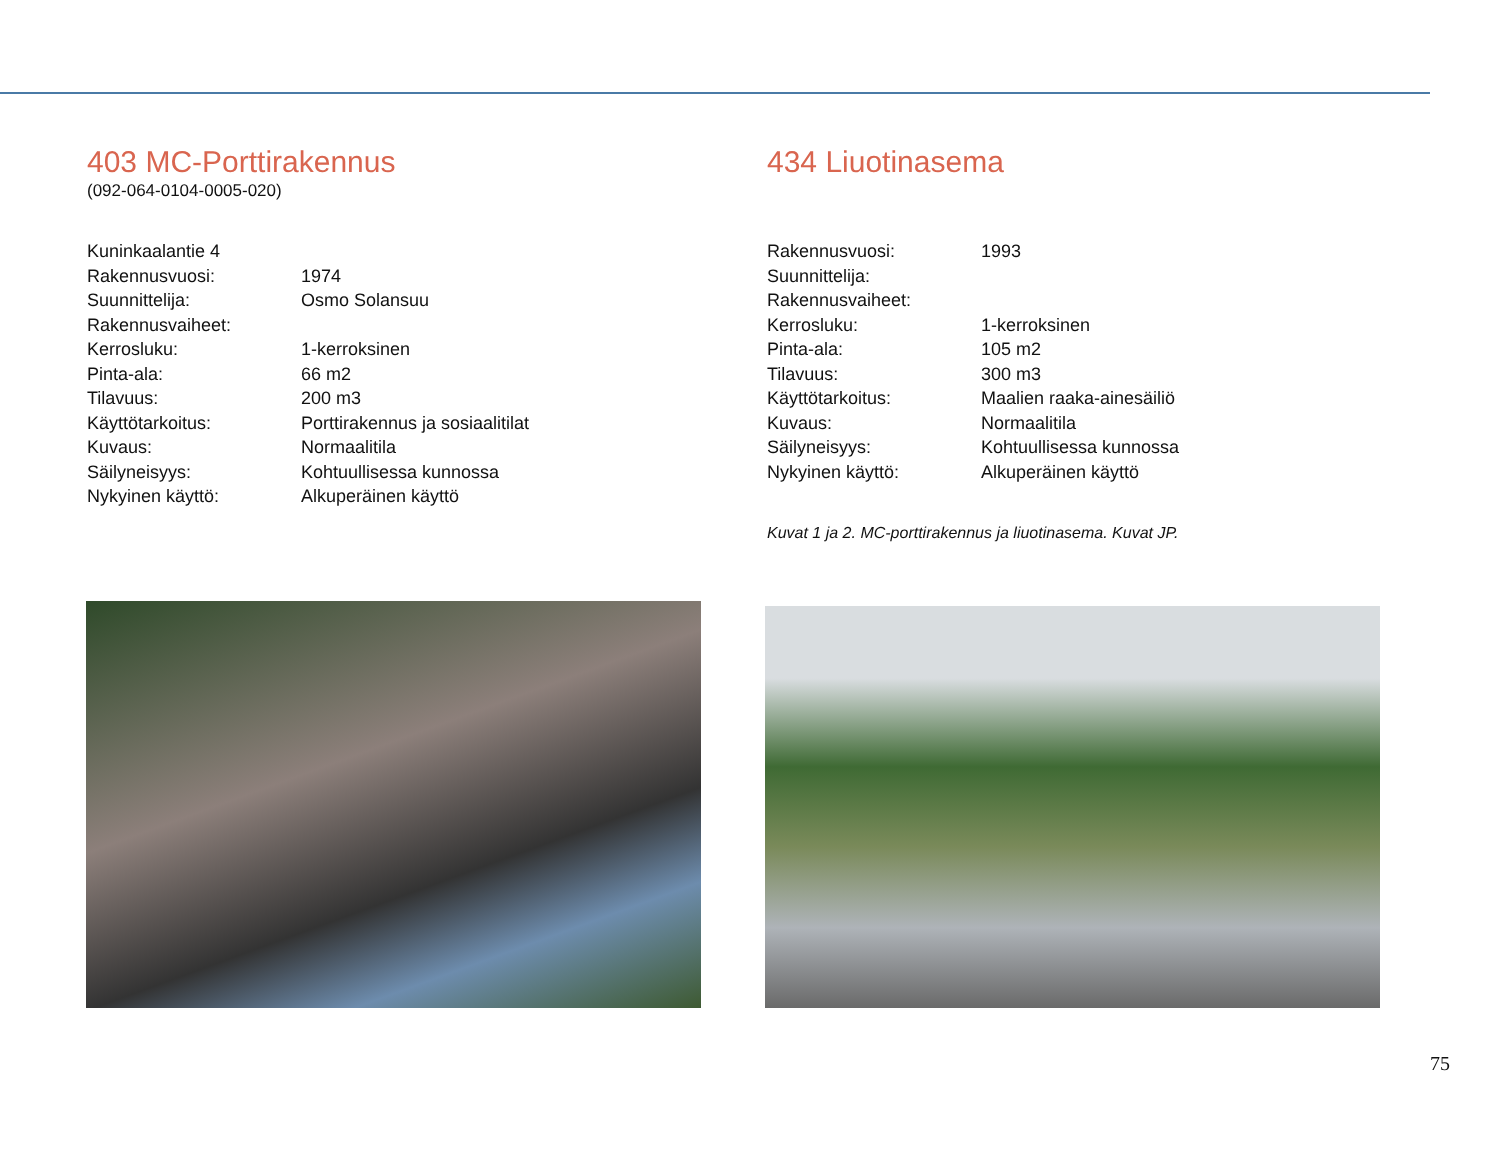403 MC-Porttirakennus
(092-064-0104-0005-020)
| Kuninkaalantie 4 | |
| Rakennusvuosi: | 1974 |
| Suunnittelija: | Osmo Solansuu |
| Rakennusvaiheet: | |
| Kerrosluku: | 1-kerroksinen |
| Pinta-ala: | 66 m2 |
| Tilavuus: | 200 m3 |
| Käyttötarkoitus: | Porttirakennus ja sosiaalitilat |
| Kuvaus: | Normaalitila |
| Säilyneisyys: | Kohtuullisessa kunnossa |
| Nykyinen käyttö: | Alkuperäinen käyttö |
434 Liuotinasema
| Rakennusvuosi: | 1993 |
| Suunnittelija: | |
| Rakennusvaiheet: | |
| Kerrosluku: | 1-kerroksinen |
| Pinta-ala: | 105 m2 |
| Tilavuus: | 300 m3 |
| Käyttötarkoitus: | Maalien raaka-ainesäiliö |
| Kuvaus: | Normaalitila |
| Säilyneisyys: | Kohtuullisessa kunnossa |
| Nykyinen käyttö: | Alkuperäinen käyttö |
Kuvat 1 ja 2. MC-porttirakennus ja liuotinasema. Kuvat JP.
75